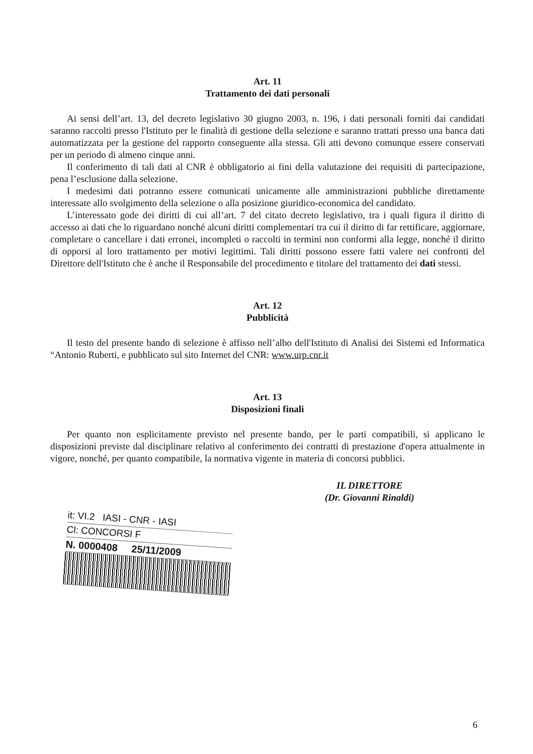Art. 11
Trattamento dei dati personali
Ai sensi dell’art. 13, del decreto legislativo 30 giugno 2003, n. 196, i dati personali forniti dai candidati saranno raccolti presso l'Istituto per le finalità di gestione della selezione e saranno trattati presso una banca dati automatizzata per la gestione del rapporto conseguente alla stessa. Gli atti devono comunque essere conservati per un periodo di almeno cinque anni.
Il conferimento di tali dati al CNR è obbligatorio ai fini della valutazione dei requisiti di partecipazione, pena l’esclusione dalla selezione.
I medesimi dati potranno essere comunicati unicamente alle amministrazioni pubbliche direttamente interessate allo svolgimento della selezione o alla posizione giuridico-economica del candidato.
L’interessato gode dei diritti di cui all’art. 7 del citato decreto legislativo, tra i quali figura il diritto di accesso ai dati che lo riguardano nonché alcuni diritti complementari tra cui il diritto di far rettificare, aggiornare, completare o cancellare i dati erronei, incompleti o raccolti in termini non conformi alla legge, nonché il diritto di opporsi al loro trattamento per motivi legittimi. Tali diritti possono essere fatti valere nei confronti del Direttore dell'Istituto che è anche il Responsabile del procedimento e titolare del trattamento dei dati stessi.
Art. 12
Pubblicità
Il testo del presente bando di selezione è affisso nell’albo dell'Istituto di Analisi dei Sistemi ed Informatica “Antonio Ruberti, e pubblicato sul sito Internet del CNR: www.urp.cnr.it
Art. 13
Disposizioni finali
Per quanto non esplicitamente previsto nel presente bando, per le parti compatibili, si applicano le disposizioni previste dal disciplinare relativo al conferimento dei contratti di prestazione d'opera attualmente in vigore, nonché, per quanto compatibile, la normativa vigente in materia di concorsi pubblici.
IL DIRETTORE
(Dr. Giovanni Rinaldi)
it: VI.2 IASI - CNR - IASI
Cl: CONCORSI F
N. 0000408 25/11/2009
6